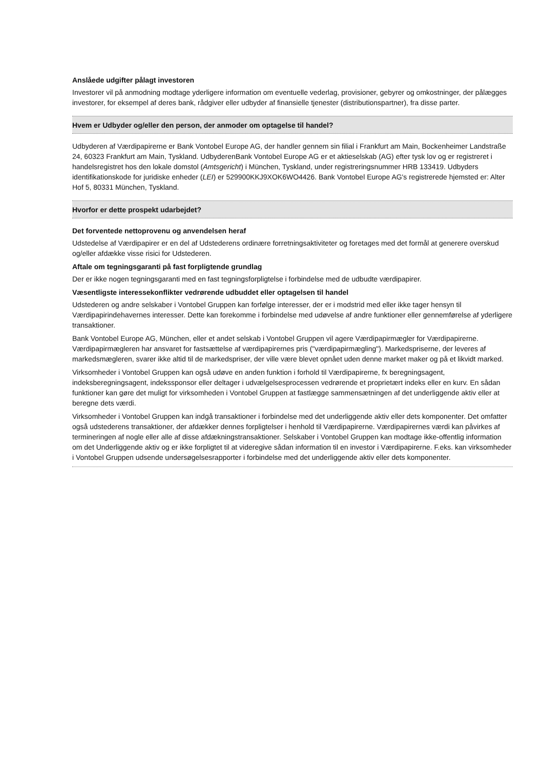Anslåede udgifter pålagt investoren
Investorer vil på anmodning modtage yderligere information om eventuelle vederlag, provisioner, gebyrer og omkostninger, der pålægges investorer, for eksempel af deres bank, rådgiver eller udbyder af finansielle tjenester (distributionspartner), fra disse parter.
Hvem er Udbyder og/eller den person, der anmoder om optagelse til handel?
Udbyderen af Værdipapirerne er Bank Vontobel Europe AG, der handler gennem sin filial i Frankfurt am Main, Bockenheimer Landstraße 24, 60323 Frankfurt am Main, Tyskland. UdbyderenBank Vontobel Europe AG er et aktieselskab (AG) efter tysk lov og er registreret i handelsregistret hos den lokale domstol (Amtsgericht) i München, Tyskland, under registreringsnummer HRB 133419. Udbyders identifikationskode for juridiske enheder (LEI) er 529900KKJ9XOK6WO4426. Bank Vontobel Europe AG's registrerede hjemsted er: Alter Hof 5, 80331 München, Tyskland.
Hvorfor er dette prospekt udarbejdet?
Det forventede nettoprovenu og anvendelsen heraf
Udstedelse af Værdipapirer er en del af Udstederens ordinære forretningsaktiviteter og foretages med det formål at generere overskud og/eller afdække visse risici for Udstederen.
Aftale om tegningsgaranti på fast forpligtende grundlag
Der er ikke nogen tegningsgaranti med en fast tegningsforpligtelse i forbindelse med de udbudte værdipapirer.
Væsentligste interessekonflikter vedrørende udbuddet eller optagelsen til handel
Udstederen og andre selskaber i Vontobel Gruppen kan forfølge interesser, der er i modstrid med eller ikke tager hensyn til Værdipapirindehavernes interesser. Dette kan forekomme i forbindelse med udøvelse af andre funktioner eller gennemførelse af yderligere transaktioner.
Bank Vontobel Europe AG, München, eller et andet selskab i Vontobel Gruppen vil agere Værdipapirmægler for Værdipapirerne. Værdipapirmægleren har ansvaret for fastsættelse af værdipapirernes pris ("værdipapirmægling"). Markedspriserne, der leveres af markedsmægleren, svarer ikke altid til de markedspriser, der ville være blevet opnået uden denne market maker og på et likvidt marked.
Virksomheder i Vontobel Gruppen kan også udøve en anden funktion i forhold til Værdipapirerne, fx beregningsagent, indeksberegningsagent, indekssponsor eller deltager i udvælgelsesprocessen vedrørende et proprietært indeks eller en kurv. En sådan funktioner kan gøre det muligt for virksomheden i Vontobel Gruppen at fastlægge sammensætningen af det underliggende aktiv eller at beregne dets værdi.
Virksomheder i Vontobel Gruppen kan indgå transaktioner i forbindelse med det underliggende aktiv eller dets komponenter. Det omfatter også udstederens transaktioner, der afdækker dennes forpligtelser i henhold til Værdipapirerne. Værdipapirernes værdi kan påvirkes af termineringen af nogle eller alle af disse afdækningstransaktioner. Selskaber i Vontobel Gruppen kan modtage ikke-offentlig information om det Underliggende aktiv og er ikke forpligtet til at videregive sådan information til en investor i Værdipapirerne. F.eks. kan virksomheder i Vontobel Gruppen udsende undersøgelsesrapporter i forbindelse med det underliggende aktiv eller dets komponenter.